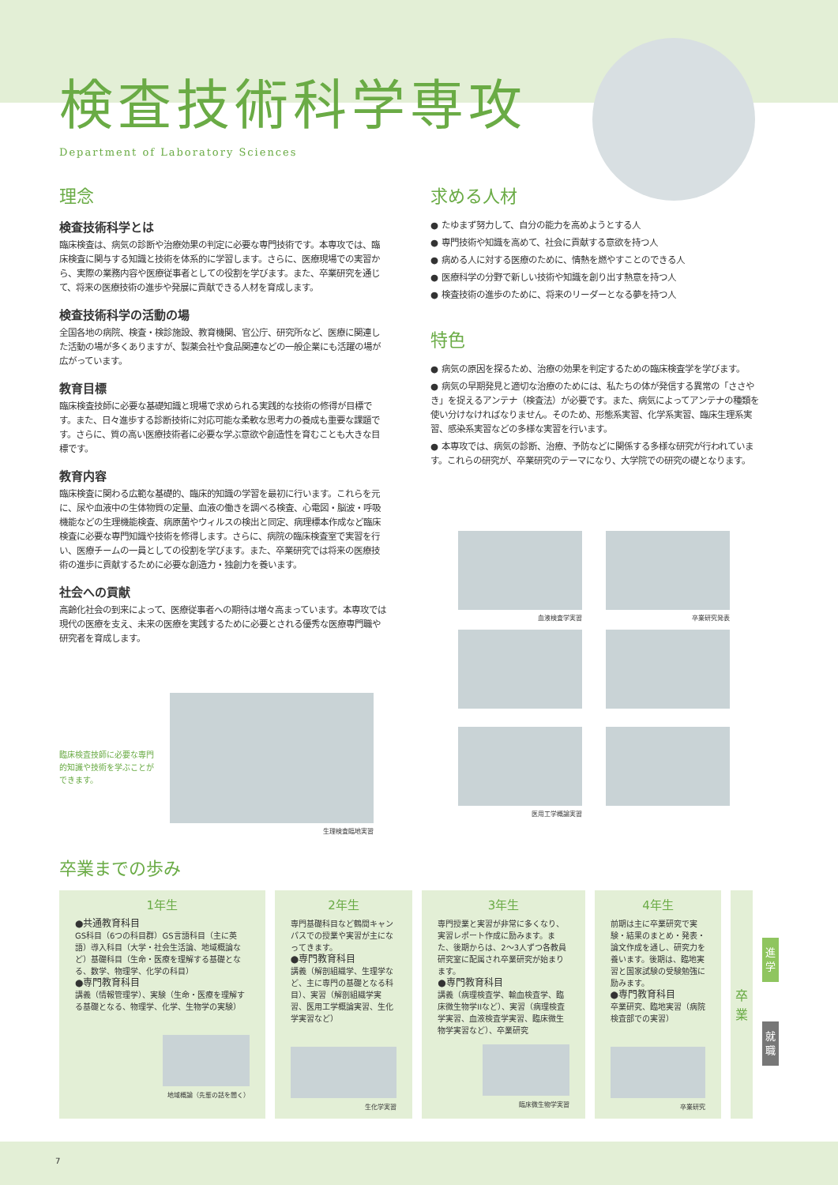検査技術科学専攻
Department of Laboratory Sciences
理念
検査技術科学とは
臨床検査は、病気の診断や治療効果の判定に必要な専門技術です。本専攻では、臨床検査に関与する知識と技術を体系的に学習します。さらに、医療現場での実習から、実際の業務内容や医療従事者としての役割を学びます。また、卒業研究を通じて、将来の医療技術の進歩や発展に貢献できる人材を育成します。
検査技術科学の活動の場
全国各地の病院、検査・検診施設、教育機関、官公庁、研究所など、医療に関連した活動の場が多くありますが、製薬会社や食品関連などの一般企業にも活躍の場が広がっています。
教育目標
臨床検査技師に必要な基礎知識と現場で求められる実践的な技術の修得が目標です。また、日々進歩する診断技術に対応可能な柔軟な思考力の養成も重要な課題です。さらに、質の高い医療技術者に必要な学ぶ意欲や創造性を育むことも大きな目標です。
教育内容
臨床検査に関わる広範な基礎的、臨床的知識の学習を最初に行います。これらを元に、尿や血液中の生体物質の定量、血液の働きを調べる検査、心電図・脳波・呼吸機能などの生理機能検査、病原菌やウィルスの検出と同定、病理標本作成など臨床検査に必要な専門知識や技術を修得します。さらに、病院の臨床検査室で実習を行い、医療チームの一員としての役割を学びます。また、卒業研究では将来の医療技術の進歩に貢献するために必要な創造力・独創力を養います。
社会への貢献
高齢化社会の到来によって、医療従事者への期待は増々高まっています。本専攻では現代の医療を支え、未来の医療を実践するために必要とされる優秀な医療専門職や研究者を育成します。
臨床検査技師に必要な専門的知識や技術を学ぶことができます。
生理検査臨地実習
求める人材
● たゆまず努力して、自分の能力を高めようとする人
● 専門技術や知識を高めて、社会に貢献する意欲を持つ人
● 病める人に対する医療のために、情熱を燃やすことのできる人
● 医療科学の分野で新しい技術や知識を創り出す熱意を持つ人
● 検査技術の進歩のために、将来のリーダーとなる夢を持つ人
特色
● 病気の原因を探るため、治療の効果を判定するための臨床検査学を学びます。
● 病気の早期発見と適切な治療のためには、私たちの体が発信する異常の「ささやき」を捉えるアンテナ（検査法）が必要です。また、病気によってアンテナの種類を使い分けなければなりません。そのため、形態系実習、化学系実習、臨床生理系実習、感染系実習などの多様な実習を行います。
● 本専攻では、病気の診断、治療、予防などに関係する多様な研究が行われています。これらの研究が、卒業研究のテーマになり、大学院での研究の礎となります。
血液検査学実習
卒業研究発表
医用工学概論実習
卒業までの歩み
1年生
●共通教育科目
GS科目（6つの科目群）GS言語科目（主に英語）導入科目（大学・社会生活論、地域概論など）基礎科目（生命・医療を理解する基礎となる、数学、物理学、化学の科目）
●専門教育科目
講義（情報管理学）、実験（生命・医療を理解する基礎となる、物理学、化学、生物学の実験）
地域概論（先輩の話を聞く）
2年生
専門基礎科目など鶴間キャンパスでの授業や実習が主になってきます。
●専門教育科目
講義（解剖組織学、生理学など、主に専門の基礎となる科目）、実習（解剖組織学実習、医用工学概論実習、生化学実習など）
生化学実習
3年生
専門授業と実習が非常に多くなり、実習レポート作成に励みます。また、後期からは、2〜3人ずつ各教員研究室に配属され卒業研究が始まります。
●専門教育科目
講義（病理検査学、輸血検査学、臨床微生物学IIなど）、実習（病理検査学実習、血液検査学実習、臨床微生物学実習など）、卒業研究
臨床微生物学実習
4年生
前期は主に卒業研究で実験・結果のまとめ・発表・論文作成を通し、研究力を養います。後期は、臨地実習と国家試験の受験勉強に励みます。
●専門教育科目
卒業研究、臨地実習（病院検査部での実習）
卒業研究
卒
業
進
学
就
職
7